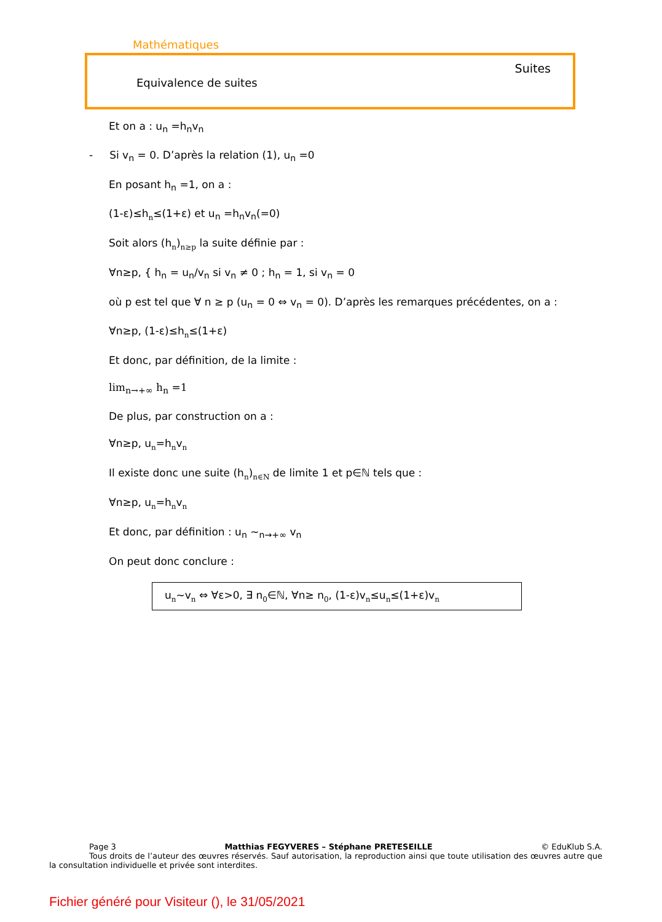Mathématiques
Suites
Equivalence de suites
Et on a : u<sub>n</sub> =h<sub>n</sub>v<sub>n</sub>
- Si v<sub>n</sub> = 0. D’après la relation (1), u<sub>n</sub> =0
En posant h<sub>n</sub> =1, on a :
(1-ε)≤hn≤(1+ε) et u<sub>n</sub> =h<sub>n</sub>v<sub>n</sub>(=0)
Soit alors (hn)n≥p la suite définie par :
∀n≥p, { h<sub>n</sub> = u<sub>n</sub>/v<sub>n</sub> si v<sub>n</sub> ≠ 0 ; h<sub>n</sub> = 1, si v<sub>n</sub> = 0
où p est tel que ∀ n ≥ p (u<sub>n</sub> = 0 ⇔ v<sub>n</sub> = 0). D’après les remarques précédentes, on a :
∀n≥p, (1-ε)≤hn≤(1+ε)
Et donc, par définition, de la limite :
lim<sub>n→+∞</sub> h<sub>n</sub> =1
De plus, par construction on a :
∀n≥p, un=hnvn
Il existe donc une suite (hn)n∈N de limite 1 et p∈ℕ tels que :
∀n≥p, un=hnvn
Et donc, par définition : u<sub>n</sub> ~<sub>n→+∞</sub> v<sub>n</sub>
On peut donc conclure :
un~vn ⇔ ∀ε>0, ∃ n0∈ℕ, ∀n≥ n0, (1-ε)vn≤un≤(1+ε)vn
Page 3 Matthias FEGYVERES – Stéphane PRETESEILLE © EduKlub S.A.
Tous droits de l’auteur des œuvres réservés. Sauf autorisation, la reproduction ainsi que toute utilisation des œuvres autre que la consultation individuelle et privée sont interdites.
Fichier généré pour Visiteur (), le 31/05/2021